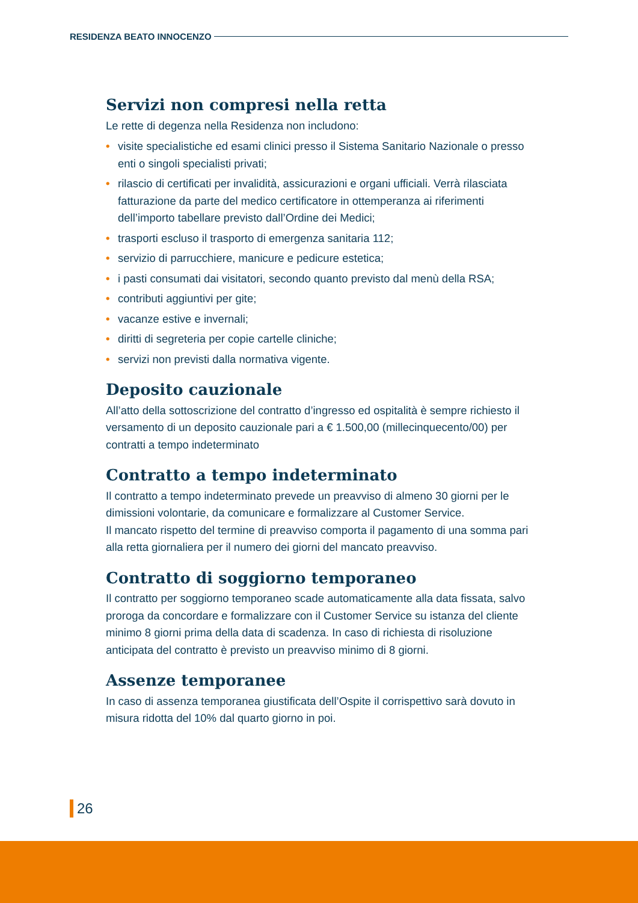RESIDENZA BEATO INNOCENZO
Servizi non compresi nella retta
Le rette di degenza nella Residenza non includono:
• visite specialistiche ed esami clinici presso il Sistema Sanitario Nazionale o presso enti o singoli specialisti privati;
• rilascio di certificati per invalidità, assicurazioni e organi ufficiali. Verrà rilasciata fatturazione da parte del medico certificatore in ottemperanza ai riferimenti dell’importo tabellare previsto dall’Ordine dei Medici;
• trasporti escluso il trasporto di emergenza sanitaria 112;
• servizio di parrucchiere, manicure e pedicure estetica;
• i pasti consumati dai visitatori, secondo quanto previsto dal menù della RSA;
• contributi aggiuntivi per gite;
• vacanze estive e invernali;
• diritti di segreteria per copie cartelle cliniche;
• servizi non previsti dalla normativa vigente.
Deposito cauzionale
All’atto della sottoscrizione del contratto d’ingresso ed ospitalità è sempre richiesto il versamento di un deposito cauzionale pari a € 1.500,00 (millecinquecento/00) per contratti a tempo indeterminato
Contratto a tempo indeterminato
Il contratto a tempo indeterminato prevede un preavviso di almeno 30 giorni per le dimissioni volontarie, da comunicare e formalizzare al Customer Service.
Il mancato rispetto del termine di preavviso comporta il pagamento di una somma pari alla retta giornaliera per il numero dei giorni del mancato preavviso.
Contratto di soggiorno temporaneo
Il contratto per soggiorno temporaneo scade automaticamente alla data fissata, salvo proroga da concordare e formalizzare con il Customer Service su istanza del cliente minimo 8 giorni prima della data di scadenza. In caso di richiesta di risoluzione anticipata del contratto è previsto un preavviso minimo di 8 giorni.
Assenze temporanee
In caso di assenza temporanea giustificata dell’Ospite il corrispettivo sarà dovuto in misura ridotta del 10% dal quarto giorno in poi.
26